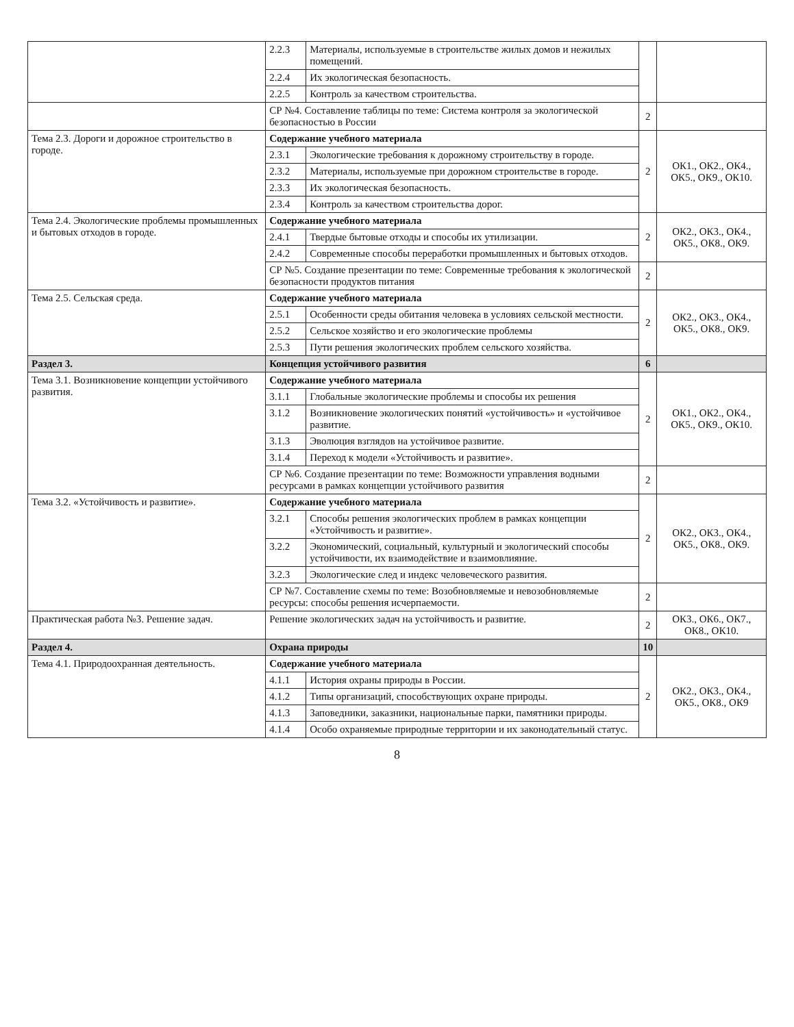| | 2.2.3 | Материалы, используемые в строительстве жилых домов и нежилых помещений. | | |
| | 2.2.4 | Их экологическая безопасность. | | |
| | 2.2.5 | Контроль за качеством строительства. | | |
| | СР №4. Составление таблицы по теме: Система контроля за экологической безопасностью в России | | 2 | |
| Тема 2.3. Дороги и дорожное строительство в городе. | Содержание учебного материала | | 2 | ОК1., ОК2., ОК4., ОК5., ОК9., ОК10. |
| | 2.3.1 | Экологические требования к дорожному строительству в городе. | | |
| | 2.3.2 | Материалы, используемые при дорожном строительстве в городе. | | |
| | 2.3.3 | Их экологическая безопасность. | | |
| | 2.3.4 | Контроль за качеством строительства дорог. | | |
| Тема 2.4. Экологические проблемы промышленных и бытовых отходов в городе. | Содержание учебного материала | | 2 | ОК2., ОК3., ОК4., ОК5., ОК8., ОК9. |
| | 2.4.1 | Твердые бытовые отходы и способы их утилизации. | | |
| | 2.4.2 | Современные способы переработки промышленных и бытовых отходов. | | |
| | СР №5. Создание презентации по теме: Современные требования к экологической безопасности продуктов питания | | 2 | |
| Тема 2.5. Сельская среда. | Содержание учебного материала | | 2 | ОК2., ОК3., ОК4., ОК5., ОК8., ОК9. |
| | 2.5.1 | Особенности среды обитания человека в условиях сельской местности. | | |
| | 2.5.2 | Сельское хозяйство и его экологические проблемы | | |
| | 2.5.3 | Пути решения экологических проблем сельского хозяйства. | | |
| Раздел 3. | Концепция устойчивого развития | | 6 | |
| Тема 3.1. Возникновение концепции устойчивого развития. | Содержание учебного материала | | 2 | ОК1., ОК2., ОК4., ОК5., ОК9., ОК10. |
| | 3.1.1 | Глобальные экологические проблемы и способы их решения | | |
| | 3.1.2 | Возникновение экологических понятий «устойчивость» и «устойчивое развитие. | | |
| | 3.1.3 | Эволюция взглядов на устойчивое развитие. | | |
| | 3.1.4 | Переход к модели «Устойчивость и развитие». | | |
| | СР №6. Создание презентации по теме: Возможности управления водными ресурсами в рамках концепции устойчивого развития | | 2 | |
| Тема 3.2. «Устойчивость и развитие». | Содержание учебного материала | | 2 | ОК2., ОК3., ОК4., ОК5., ОК8., ОК9. |
| | 3.2.1 | Способы решения экологических проблем в рамках концепции «Устойчивость и развитие». | | |
| | 3.2.2 | Экономический, социальный, культурный и экологический способы устойчивости, их взаимодействие и взаимовлияние. | | |
| | 3.2.3 | Экологические след и индекс человеческого развития. | | |
| | СР №7. Составление схемы по теме: Возобновляемые и невозобновляемые ресурсы: способы решения исчерпаемости. | | 2 | |
| Практическая работа №3. Решение задач. | Решение экологических задач на устойчивость и развитие. | | 2 | ОК3., ОК6., ОК7., ОК8., ОК10. |
| Раздел 4. | Охрана природы | | 10 | |
| Тема 4.1. Природоохранная деятельность. | Содержание учебного материала | | 2 | ОК2., ОК3., ОК4., ОК5., ОК8., ОК9 |
| | 4.1.1 | История охраны природы в России. | | |
| | 4.1.2 | Типы организаций, способствующих охране природы. | | |
| | 4.1.3 | Заповедники, заказники, национальные парки, памятники природы. | | |
| | 4.1.4 | Особо охраняемые природные территории и их законодательный статус. | | |
8